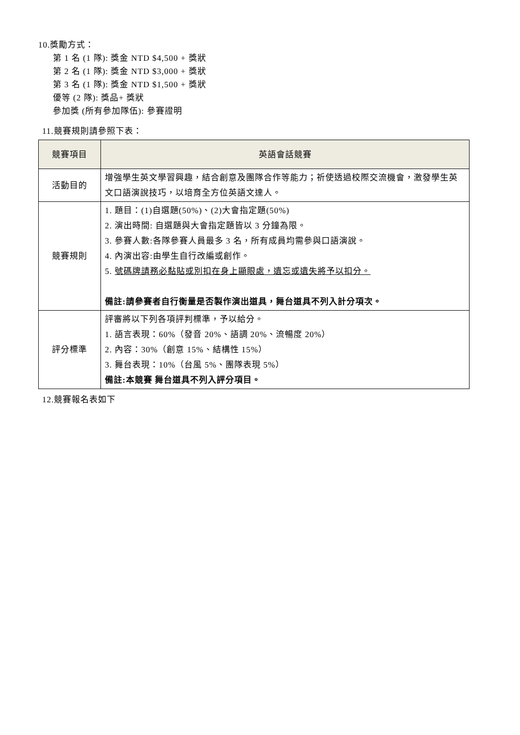10.獎勵方式：
第 1 名 (1 隊): 獎金 NTD $4,500 + 獎狀
第 2 名 (1 隊): 獎金 NTD $3,000 + 獎狀
第 3 名 (1 隊): 獎金 NTD $1,500 + 獎狀
優等 (2 隊): 獎品+ 獎狀
參加獎 (所有參加隊伍): 參賽證明
11.競賽規則請參照下表：
| 競賽項目 | 英語會話競賽 |
| --- | --- |
| 活動目的 | 增強學生英文學習興趣，結合創意及團隊合作等能力；祈使透過校際交流機會，激發學生英文口語演說技巧，以培育全方位英語文達人。 |
| 競賽規則 | 1. 題目：(1)自選題(50%)、(2)大會指定題(50%) 2. 演出時間: 自選題與大會指定題皆以 3 分鐘為限。 3. 參賽人數:各隊參賽人員最多 3 名，所有成員均需參與口語演說。 4. 內演出容:由學生自行改編或創作。 5. 號碼牌請務必黏貼或別扣在身上顯眼處，遺忘或遺失將予以扣分。 備註:請參賽者自行衡量是否製作演出道具，舞台道具不列入計分項次。 |
| 評分標準 | 評審將以下列各項評判標準，予以給分。 1. 語言表現：60%（發音 20%、語調 20%、流暢度 20%） 2. 內容：30%（創意 15%、結構性 15%） 3. 舞台表現：10%（台風 5%、團隊表現 5%） 備註:本競賽 舞台道具不列入評分項目。 |
12.競賽報名表如下